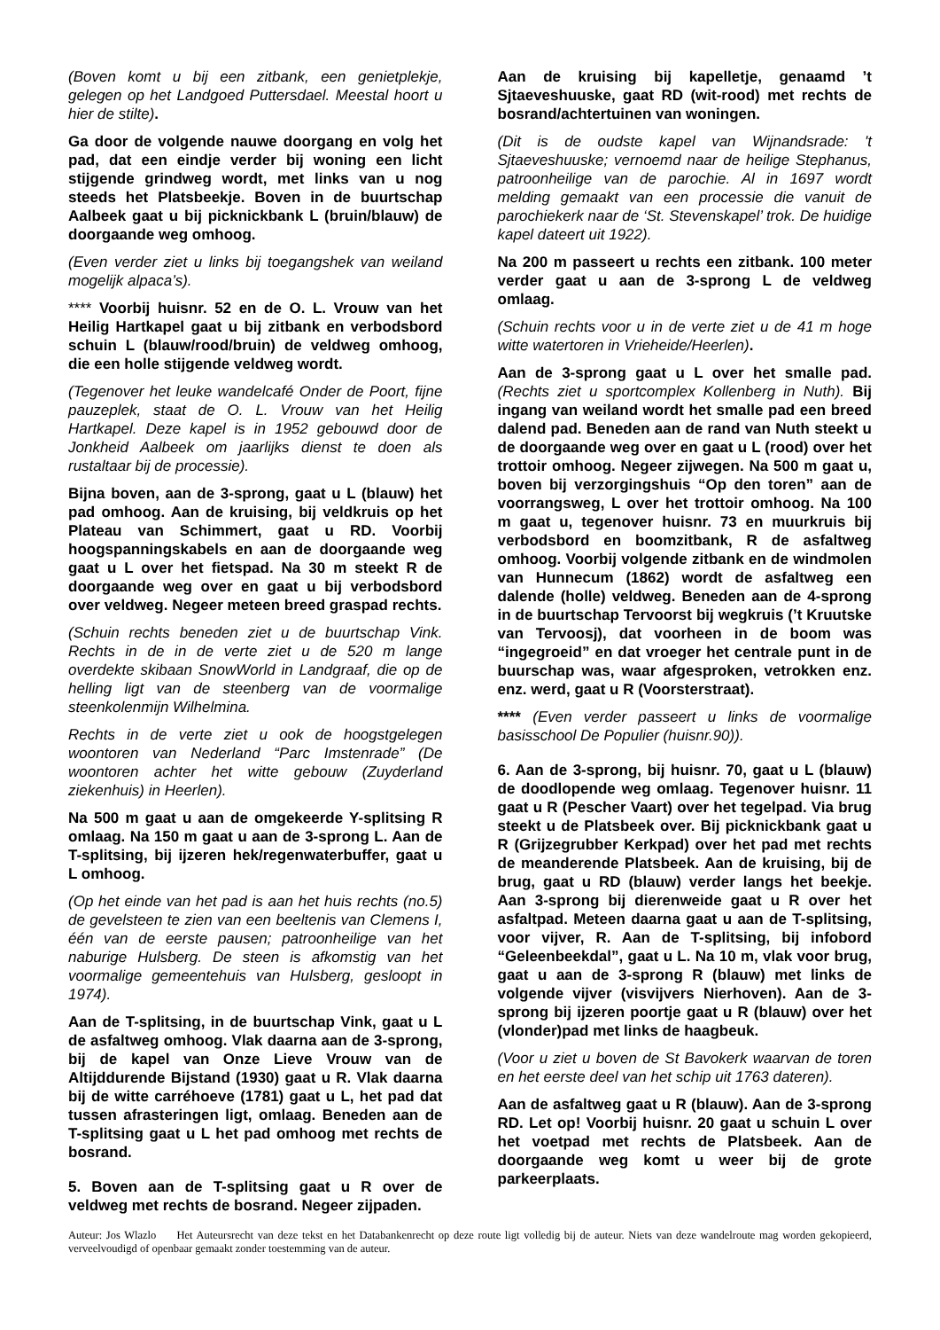(Boven komt u bij een zitbank, een genietplekje, gelegen op het Landgoed Puttersdael. Meestal hoort u hier de stilte).
Ga door de volgende nauwe doorgang en volg het pad, dat een eindje verder bij woning een licht stijgende grindweg wordt, met links van u nog steeds het Platsbeekje. Boven in de buurtschap Aalbeek gaat u bij picknickbank L (bruin/blauw) de doorgaande weg omhoog.
(Even verder ziet u links bij toegangshek van weiland mogelijk alpaca’s).
**** Voorbij huisnr. 52 en de O. L. Vrouw van het Heilig Hartkapel gaat u bij zitbank en verbodsbord schuin L (blauw/rood/bruin) de veldweg omhoog, die een holle stijgende veldweg wordt.
(Tegenover het leuke wandelcafé Onder de Poort, fijne pauzeplek, staat de O. L. Vrouw van het Heilig Hartkapel. Deze kapel is in 1952 gebouwd door de Jonkheid Aalbeek om jaarlijks dienst te doen als rustaltaar bij de processie).
Bijna boven, aan de 3-sprong, gaat u L (blauw) het pad omhoog. Aan de kruising, bij veldkruis op het Plateau van Schimmert, gaat u RD. Voorbij hoogspanningskabels en aan de doorgaande weg gaat u L over het fietspad. Na 30 m steekt R de doorgaande weg over en gaat u bij verbodsbord over veldweg. Negeer meteen breed graspad rechts.
(Schuin rechts beneden ziet u de buurtschap Vink. Rechts in de in de verte ziet u de 520 m lange overdekte skibaan SnowWorld in Landgraaf, die op de helling ligt van de steenberg van de voormalige steenkolenmijn Wilhelmina.
Rechts in de verte ziet u ook de hoogstgelegen woontoren van Nederland “Parc Imstenrade” (De woontoren achter het witte gebouw (Zuyderland ziekenhuis) in Heerlen).
Na 500 m gaat u aan de omgekeerde Y-splitsing R omlaag. Na 150 m gaat u aan de 3-sprong L. Aan de T-splitsing, bij ijzeren hek/regenwaterbuffer, gaat u L omhoog.
(Op het einde van het pad is aan het huis rechts (no.5) de gevelsteen te zien van een beeltenis van Clemens I, één van de eerste pausen; patroonheilige van het naburige Hulsberg. De steen is afkomstig van het voormalige gemeentehuis van Hulsberg, gesloopt in 1974).
Aan de T-splitsing, in de buurtschap Vink, gaat u L de asfaltweg omhoog. Vlak daarna aan de 3-sprong, bij de kapel van Onze Lieve Vrouw van de Altijddurende Bijstand (1930) gaat u R. Vlak daarna bij de witte carréhoeve (1781) gaat u L, het pad dat tussen afrasteringen ligt, omlaag. Beneden aan de T-splitsing gaat u L het pad omhoog met rechts de bosrand.
5. Boven aan de T-splitsing gaat u R over de veldweg met rechts de bosrand. Negeer zijpaden.
Aan de kruising bij kapelletje, genaamd ’t Sjtaeveshuuske, gaat RD (wit-rood) met rechts de bosrand/achtertuinen van woningen.
(Dit is de oudste kapel van Wijnandsrade: 't Sjtaeveshuuske; vernoemd naar de heilige Stephanus, patroonheilige van de parochie. Al in 1697 wordt melding gemaakt van een processie die vanuit de parochiekerk naar de ‘St. Stevenskapel’ trok. De huidige kapel dateert uit 1922).
Na 200 m passeert u rechts een zitbank. 100 meter verder gaat u aan de 3-sprong L de veldweg omlaag.
(Schuin rechts voor u in de verte ziet u de 41 m hoge witte watertoren in Vrieheide/Heerlen).
Aan de 3-sprong gaat u L over het smalle pad. (Rechts ziet u sportcomplex Kollenberg in Nuth). Bij ingang van weiland wordt het smalle pad een breed dalend pad. Beneden aan de rand van Nuth steekt u de doorgaande weg over en gaat u L (rood) over het trottoir omhoog. Negeer zijwegen. Na 500 m gaat u, boven bij verzorgingshuis “Op den toren” aan de voorrangsweg, L over het trottoir omhoog. Na 100 m gaat u, tegenover huisnr. 73 en muurkruis bij verbodsbord en boomzitbank, R de asfaltweg omhoog. Voorbij volgende zitbank en de windmolen van Hunnecum (1862) wordt de asfaltweg een dalende (holle) veldweg. Beneden aan de 4-sprong in de buurtschap Tervoorst bij wegkruis (’t Kruutske van Tervoosj), dat voorheen in de boom was “ingegroeid” en dat vroeger het centrale punt in de buurschap was, waar afgesproken, vetrokken enz. enz. werd, gaat u R (Voorsterstraat).
**** (Even verder passeert u links de voormalige basisschool De Populier (huisnr.90)).
6. Aan de 3-sprong, bij huisnr. 70, gaat u L (blauw) de doodlopende weg omlaag. Tegenover huisnr. 11 gaat u R (Pescher Vaart) over het tegelpad. Via brug steekt u de Platsbeek over. Bij picknickbank gaat u R (Grijzegrubber Kerkpad) over het pad met rechts de meanderende Platsbeek. Aan de kruising, bij de brug, gaat u RD (blauw) verder langs het beekje. Aan 3-sprong bij dierenweide gaat u R over het asfaltpad. Meteen daarna gaat u aan de T-splitsing, voor vijver, R. Aan de T-splitsing, bij infobord “Geleenbeekdal”, gaat u L. Na 10 m, vlak voor brug, gaat u aan de 3-sprong R (blauw) met links de volgende vijver (visvijvers Nierhoven). Aan de 3-sprong bij ijzeren poortje gaat u R (blauw) over het (vlonder)pad met links de haagbeuk.
(Voor u ziet u boven de St Bavokerk waarvan de toren en het eerste deel van het schip uit 1763 dateren).
Aan de asfaltweg gaat u R (blauw). Aan de 3-sprong RD. Let op! Voorbij huisnr. 20 gaat u schuin L over het voetpad met rechts de Platsbeek. Aan de doorgaande weg komt u weer bij de grote parkeerplaats.
Auteur: Jos Wlazlo Het Auteursrecht van deze tekst en het Databankenrecht op deze route ligt volledig bij de auteur. Niets van deze wandelroute mag worden gekopieerd, verveelvoudigd of openbaar gemaakt zonder toestemming van de auteur.